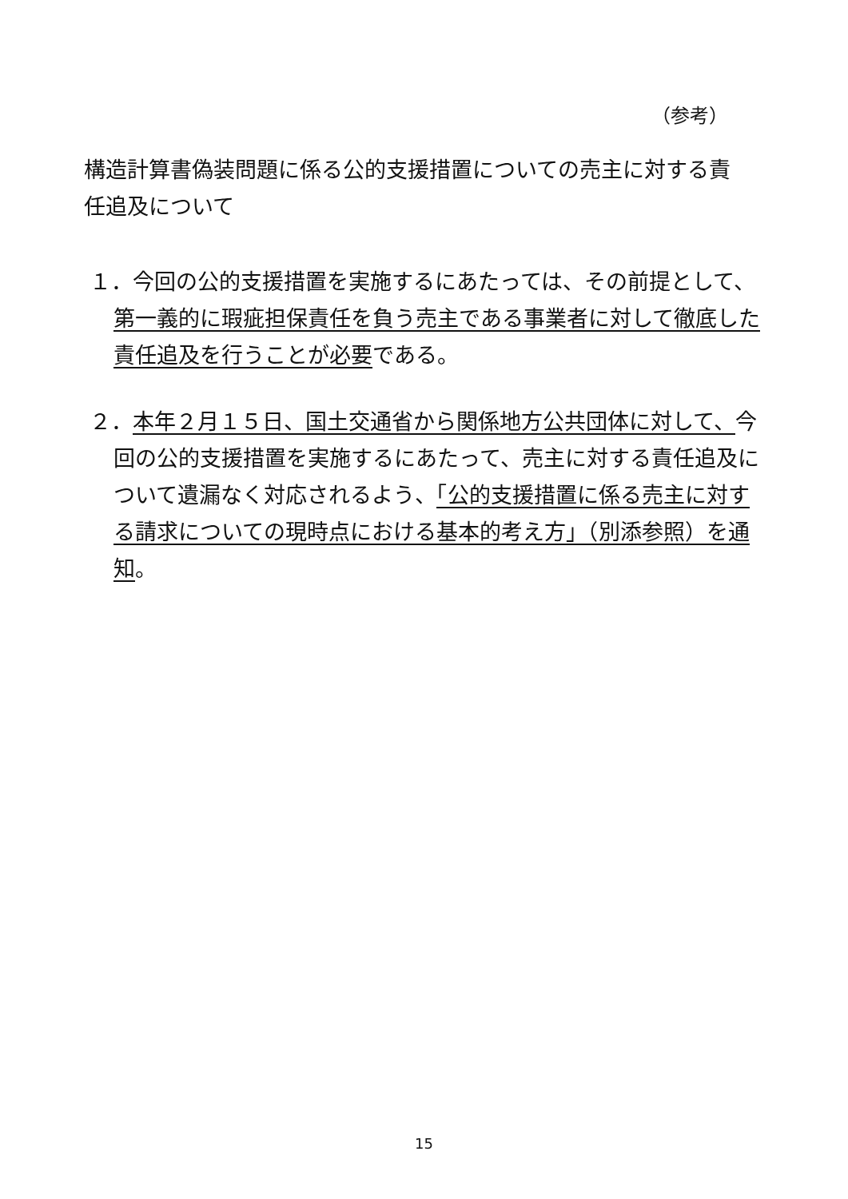（参考）
構造計算書偽装問題に係る公的支援措置についての売主に対する責任追及について
１．今回の公的支援措置を実施するにあたっては、その前提として、第一義的に瑕疵担保責任を負う売主である事業者に対して徹底した責任追及を行うことが必要である。
２．本年２月１５日、国土交通省から関係地方公共団体に対して、今回の公的支援措置を実施するにあたって、売主に対する責任追及について遺漏なく対応されるよう、「公的支援措置に係る売主に対する請求についての現時点における基本的考え方」（別添参照）を通知。
15